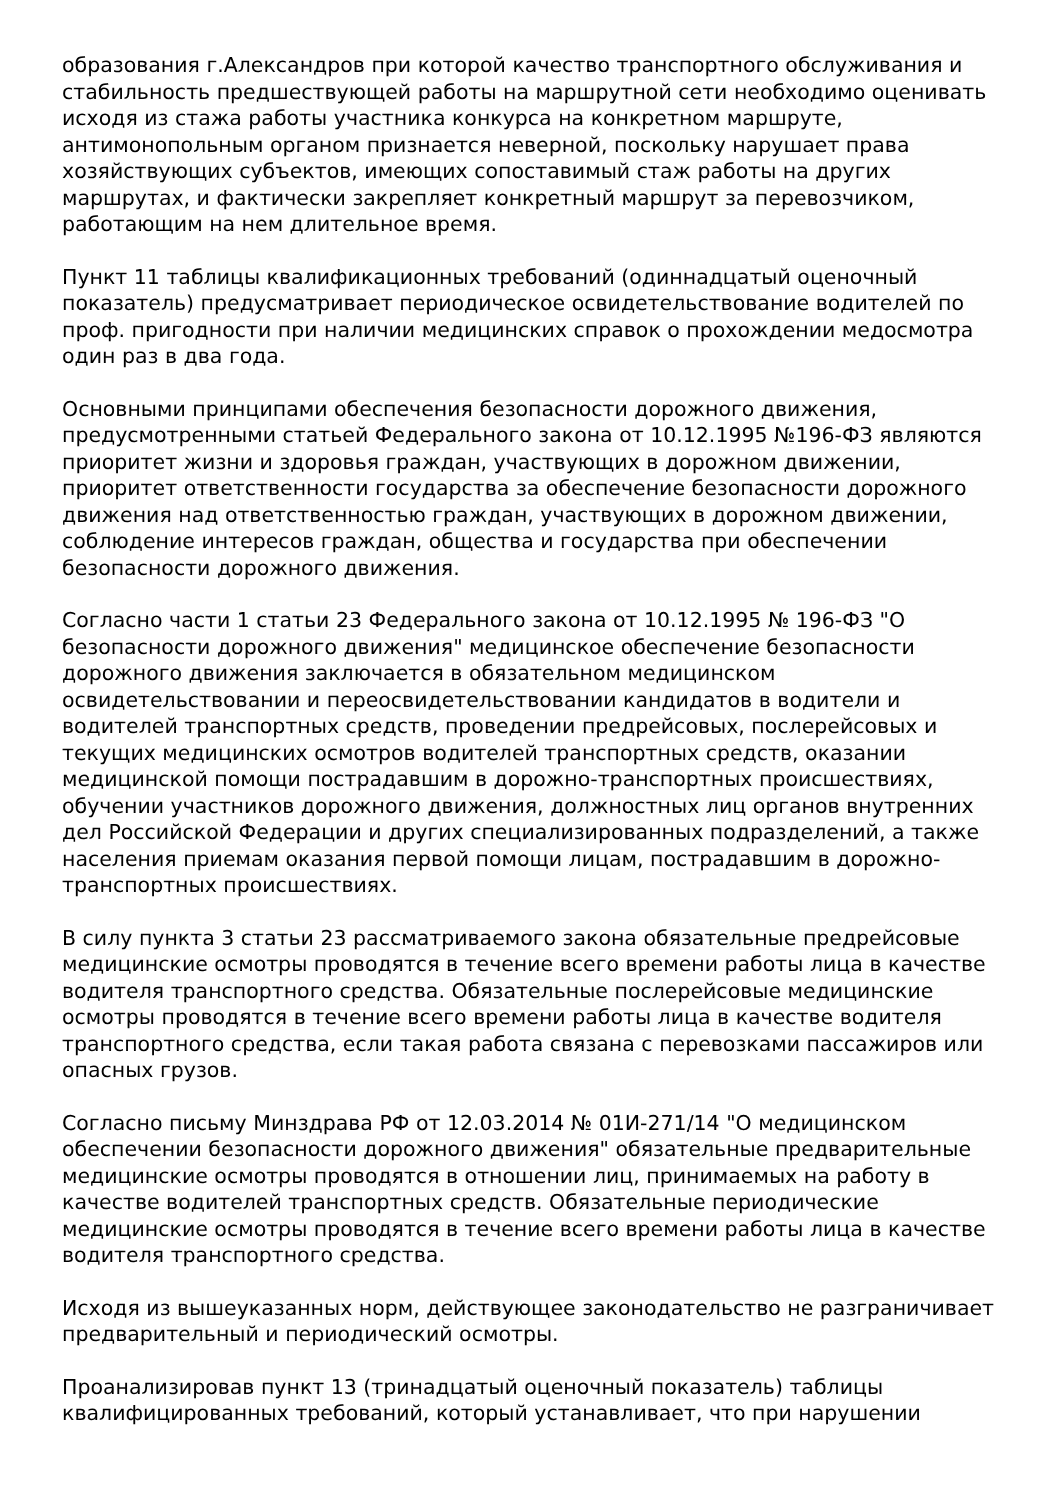образования г.Александров при которой качество транспортного обслуживания и стабильность предшествующей работы на маршрутной сети необходимо оценивать исходя из стажа работы участника конкурса на конкретном маршруте, антимонопольным органом признается неверной, поскольку нарушает права хозяйствующих субъектов, имеющих сопоставимый стаж работы на других маршрутах, и фактически закрепляет конкретный маршрут за перевозчиком, работающим на нем длительное время.
Пункт 11 таблицы квалификационных требований (одиннадцатый оценочный показатель) предусматривает периодическое освидетельствование водителей по проф. пригодности при наличии медицинских справок о прохождении медосмотра один раз в два года.
Основными принципами обеспечения безопасности дорожного движения, предусмотренными статьей Федерального закона от 10.12.1995 №196-ФЗ являются приоритет жизни и здоровья граждан, участвующих в дорожном движении, приоритет ответственности государства за обеспечение безопасности дорожного движения над ответственностью граждан, участвующих в дорожном движении, соблюдение интересов граждан, общества и государства при обеспечении безопасности дорожного движения.
Согласно части 1 статьи 23 Федерального закона от 10.12.1995 № 196-ФЗ "О безопасности дорожного движения" медицинское обеспечение безопасности дорожного движения заключается в обязательном медицинском освидетельствовании и переосвидетельствовании кандидатов в водители и водителей транспортных средств, проведении предрейсовых, послерейсовых и текущих медицинских осмотров водителей транспортных средств, оказании медицинской помощи пострадавшим в дорожно-транспортных происшествиях, обучении участников дорожного движения, должностных лиц органов внутренних дел Российской Федерации и других специализированных подразделений, а также населения приемам оказания первой помощи лицам, пострадавшим в дорожно-транспортных происшествиях.
В силу пункта 3 статьи 23 рассматриваемого закона обязательные предрейсовые медицинские осмотры проводятся в течение всего времени работы лица в качестве водителя транспортного средства. Обязательные послерейсовые медицинские осмотры проводятся в течение всего времени работы лица в качестве водителя транспортного средства, если такая работа связана с перевозками пассажиров или опасных грузов.
Согласно письму Минздрава РФ от 12.03.2014 № 01И-271/14 "О медицинском обеспечении безопасности дорожного движения" обязательные предварительные медицинские осмотры проводятся в отношении лиц, принимаемых на работу в качестве водителей транспортных средств. Обязательные периодические медицинские осмотры проводятся в течение всего времени работы лица в качестве водителя транспортного средства.
Исходя из вышеуказанных норм, действующее законодательство не разграничивает предварительный и периодический осмотры.
Проанализировав пункт 13 (тринадцатый оценочный показатель) таблицы квалифицированных требований, который устанавливает, что при нарушении